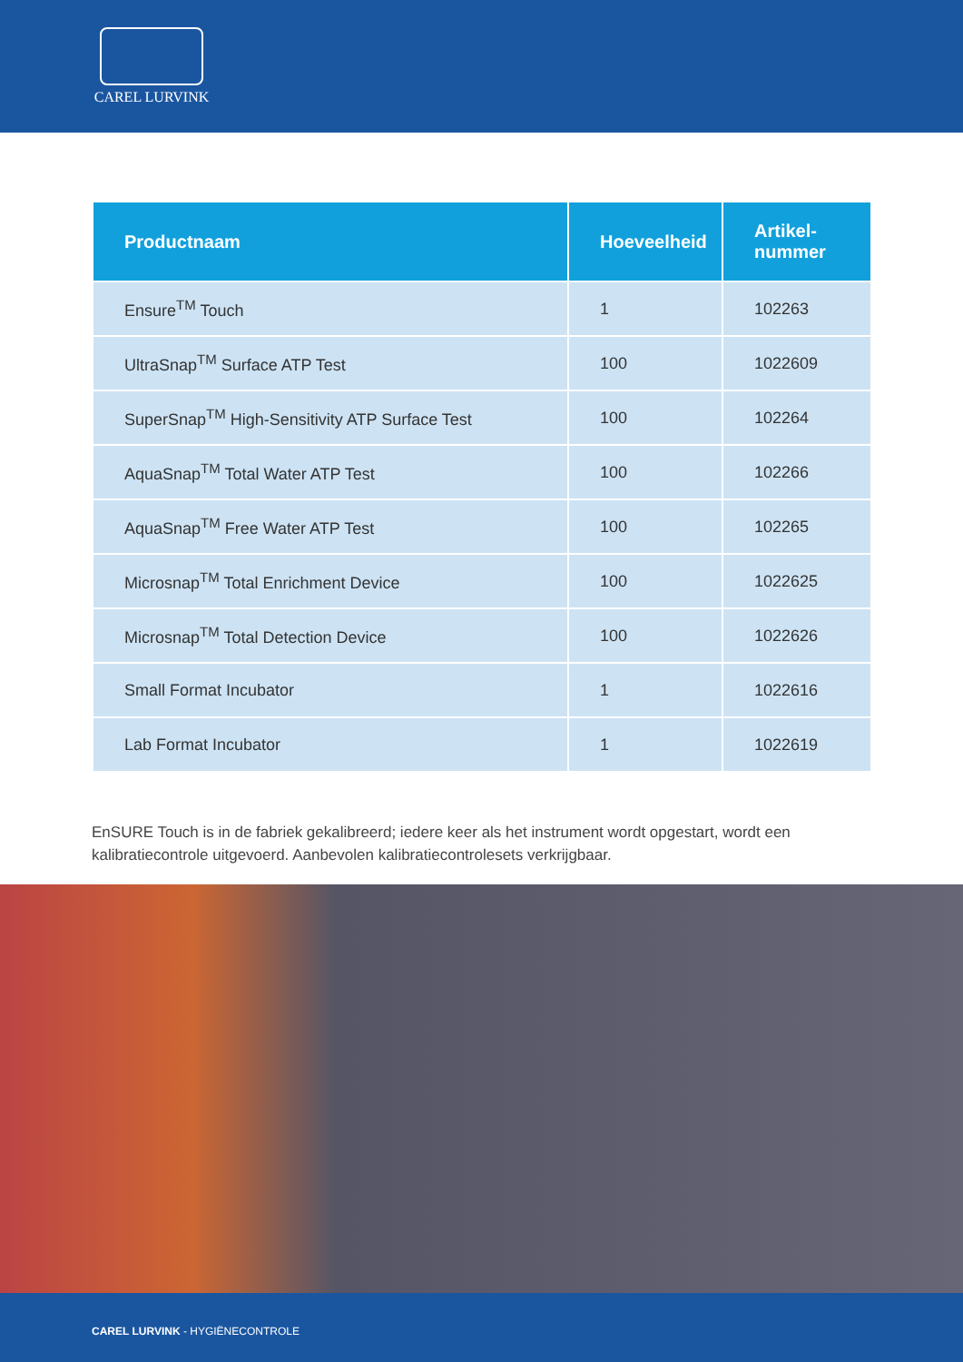CAREL LURVINK
| Productnaam | Hoeveelheid | Artikel- nummer |
| --- | --- | --- |
| Ensure<sup>TM</sup> Touch | 1 | 102263 |
| UltraSnap<sup>TM</sup> Surface ATP Test | 100 | 1022609 |
| SuperSnap<sup>TM</sup> High-Sensitivity ATP Surface Test | 100 | 102264 |
| AquaSnap<sup>TM</sup> Total Water ATP Test | 100 | 102266 |
| AquaSnap<sup>TM</sup> Free Water ATP Test | 100 | 102265 |
| Microsnap<sup>TM</sup> Total Enrichment Device | 100 | 1022625 |
| Microsnap<sup>TM</sup> Total Detection Device | 100 | 1022626 |
| Small Format Incubator | 1 | 1022616 |
| Lab Format Incubator | 1 | 1022619 |
EnSURE Touch is in de fabriek gekalibreerd; iedere keer als het instrument wordt opgestart, wordt een kalibratiecontrole uitgevoerd. Aanbevolen kalibratiecontrolesets verkrijgbaar.
CAREL LURVINK - HYGIËNECONTROLE